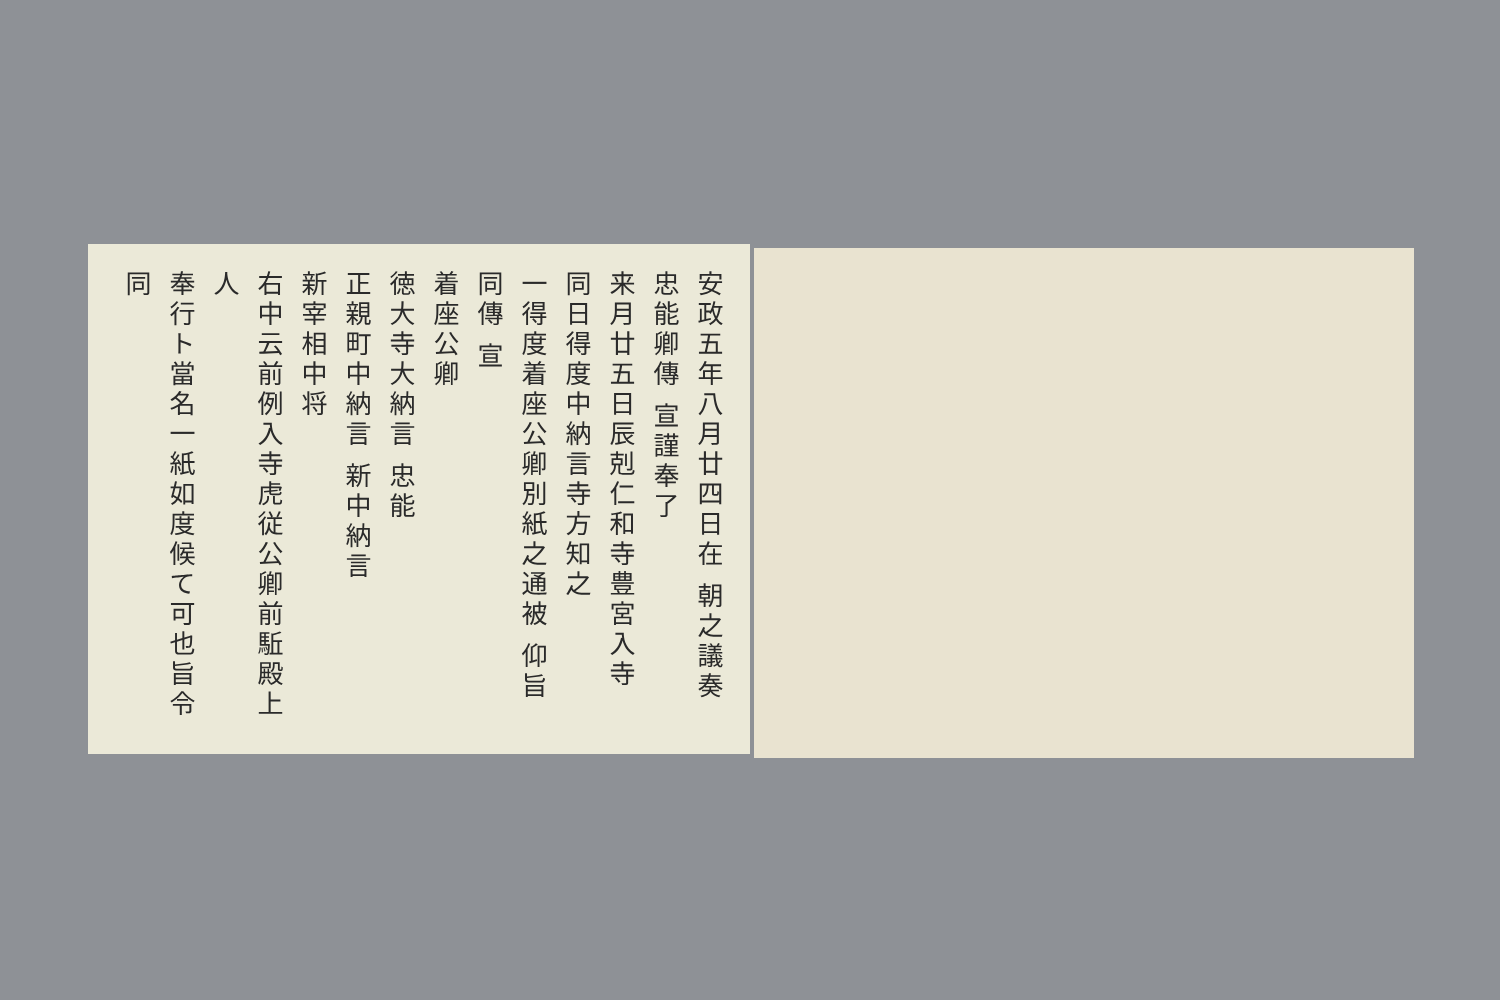安政五年八月廿四日在 朝之議奏
忠能卿傳 宣謹奉了
来月廿五日辰剋仁和寺豊宮入寺
同日得度中納言寺方知之
一得度着座公卿別紙之通被 仰旨
同傳 宣
着座公卿
徳大寺大納言 忠能
正親町中納言 新中納言
新宰相中将
右中云前例入寺虎従公卿前駈殿上人
奉行ト當名一紙如度候て可也旨令同